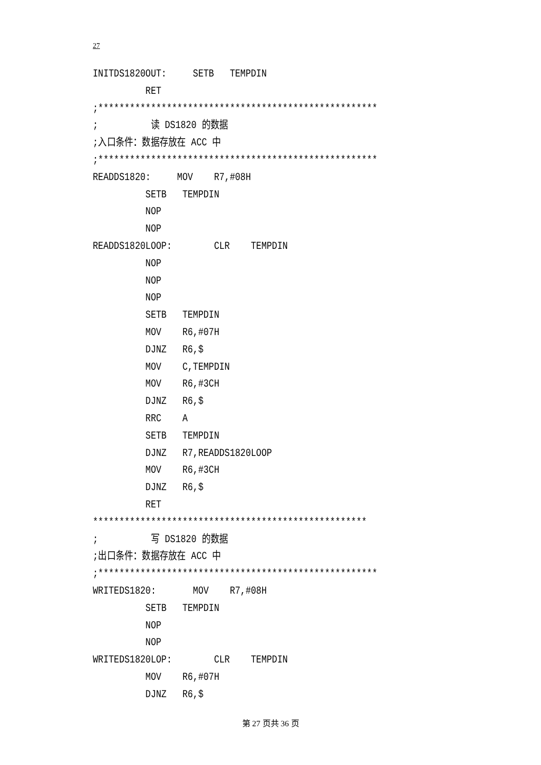27
INITDS1820OUT:     SETB   TEMPDIN
          RET
;*****************************************************
;          读 DS1820 的数据
;入口条件：数据存放在 ACC 中
;*****************************************************
READDS1820:     MOV    R7,#08H
          SETB   TEMPDIN
          NOP
          NOP
READDS1820LOOP:        CLR    TEMPDIN
          NOP
          NOP
          NOP
          SETB   TEMPDIN
          MOV    R6,#07H
          DJNZ   R6,$
          MOV    C,TEMPDIN
          MOV    R6,#3CH
          DJNZ   R6,$
          RRC    A
          SETB   TEMPDIN
          DJNZ   R7,READDS1820LOOP
          MOV    R6,#3CH
          DJNZ   R6,$
          RET
****************************************************
;          写 DS1820 的数据
;出口条件：数据存放在 ACC 中
;*****************************************************
WRITEDS1820:       MOV    R7,#08H
          SETB   TEMPDIN
          NOP
          NOP
WRITEDS1820LOP:        CLR    TEMPDIN
          MOV    R6,#07H
          DJNZ   R6,$
第 27 页共 36 页